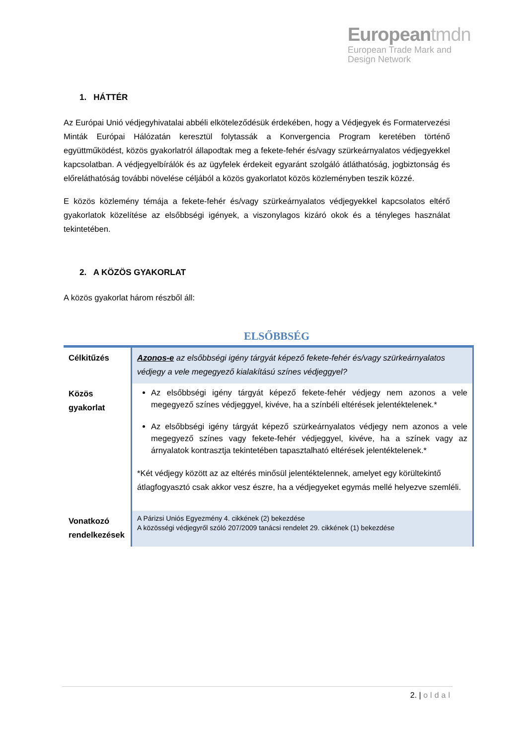Europeantmdn
European Trade Mark and
Design Network
1. HÁTTÉR
Az Európai Unió védjegyhivatalai abbéli elköteleződésük érdekében, hogy a Védjegyek és Formatervezési Minták Európai Hálózatán keresztül folytassák a Konvergencia Program keretében történő együttműködést, közös gyakorlatról állapodtak meg a fekete-fehér és/vagy szürkeárnyalatos védjegyekkel kapcsolatban. A védjegyelbírálók és az ügyfelek érdekeit egyaránt szolgáló átláthatóság, jogbiztonság és előreláthatóság további növelése céljából a közös gyakorlatot közös közleményben teszik közzé.
E közös közlemény témája a fekete-fehér és/vagy szürkeárnyalatos védjegyekkel kapcsolatos eltérő gyakorlatok közelítése az elsőbbségi igények, a viszonylagos kizáró okok és a tényleges használat tekintetében.
2. A KÖZÖS GYAKORLAT
A közös gyakorlat három részből áll:
ELSŐBBSÉG
| Célkitűzés | Azonos-e az elsőbbségi igény tárgyát képező fekete-fehér és/vagy szürkeárnyalatos védjegy a vele megegyező kialakítású színes védjeggyel? |
| Közös gyakorlat | Az elsőbbségi igény tárgyát képező fekete-fehér védjegy nem azonos a vele megegyező színes védjeggyel, kivéve, ha a színbéli eltérések jelentéktelenek.* Az elsőbbségi igény tárgyát képező szürkeárnyalatos védjegy nem azonos a vele megegyező színes vagy fekete-fehér védjeggyel, kivéve, ha a színek vagy az árnyalatok kontrasztja tekintetében tapasztalható eltérések jelentéktelenek.* *Két védjegy között az az eltérés minősül jelentéktelennek, amelyet egy körültekintő átlagfogyasztó csak akkor vesz észre, ha a védjegyeket egymás mellé helyezve szemléli. |
| Vonatkozó rendelkezések | A Párizsi Uniós Egyezmény 4. cikkének (2) bekezdése A közösségi védjegyről szóló 207/2009 tanácsi rendelet 29. cikkének (1) bekezdése |
2. | oldal